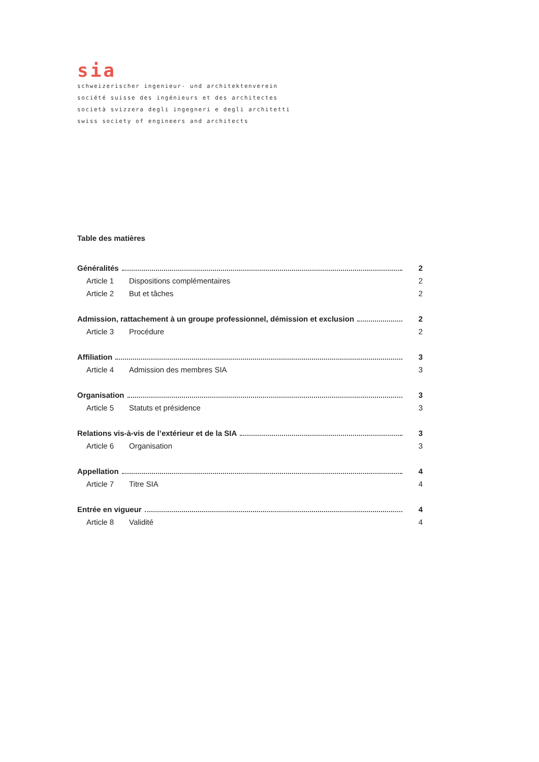sia
schweizerischer ingenieur- und architektenverein
société suisse des ingénieurs et des architectes
società svizzera degli ingegneri e degli architetti
swiss society of engineers and architects
Table des matières
Généralités 2
Article 1 Dispositions complémentaires 2
Article 2 But et tâches 2
Admission, rattachement à un groupe professionnel, démission et exclusion 2
Article 3 Procédure 2
Affiliation 3
Article 4 Admission des membres SIA 3
Organisation 3
Article 5 Statuts et présidence 3
Relations vis-à-vis de l’extérieur et de la SIA 3
Article 6 Organisation 3
Appellation 4
Article 7 Titre SIA 4
Entrée en vigueur 4
Article 8 Validité 4